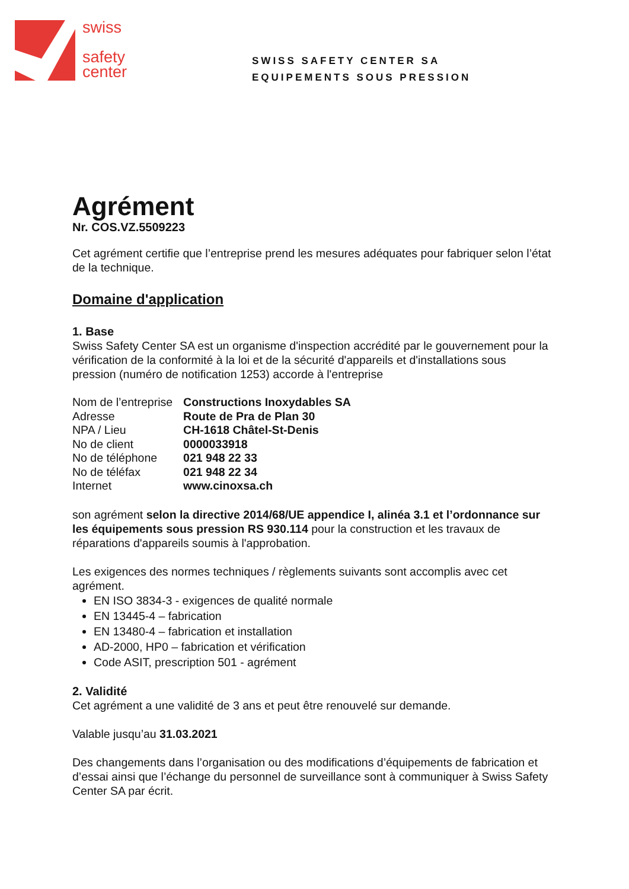swiss
safety
center
SWISS SAFETY CENTER SA
EQUIPEMENTS SOUS PRESSION
Agrément
Nr. COS.VZ.5509223
Cet agrément certifie que l’entreprise prend les mesures adéquates pour fabriquer selon l’état de la technique.
Domaine d'application
1. Base
Swiss Safety Center SA est un organisme d'inspection accrédité par le gouvernement pour la vérification de la conformité à la loi et de la sécurité d'appareils et d'installations sous pression (numéro de notification 1253) accorde à l'entreprise
| Nom de l’entreprise | Constructions Inoxydables SA |
| Adresse | Route de Pra de Plan 30 |
| NPA / Lieu | CH-1618 Châtel-St-Denis |
| No de client | 0000033918 |
| No de téléphone | 021 948 22 33 |
| No de téléfax | 021 948 22 34 |
| Internet | www.cinoxsa.ch |
son agrément selon la directive 2014/68/UE appendice I, alinéa 3.1 et l’ordonnance sur les équipements sous pression RS 930.114 pour la construction et les travaux de réparations d'appareils soumis à l'approbation.
Les exigences des normes techniques / règlements suivants sont accomplis avec cet agrément.
EN ISO 3834-3 - exigences de qualité normale
EN 13445-4 – fabrication
EN 13480-4 – fabrication et installation
AD-2000, HP0 – fabrication et vérification
Code ASIT, prescription 501 - agrément
2. Validité
Cet agrément a une validité de 3 ans et peut être renouvelé sur demande.
Valable jusqu’au 31.03.2021
Des changements dans l’organisation ou des modifications d’équipements de fabrication et d’essai ainsi que l’échange du personnel de surveillance sont à communiquer à Swiss Safety Center SA par écrit.